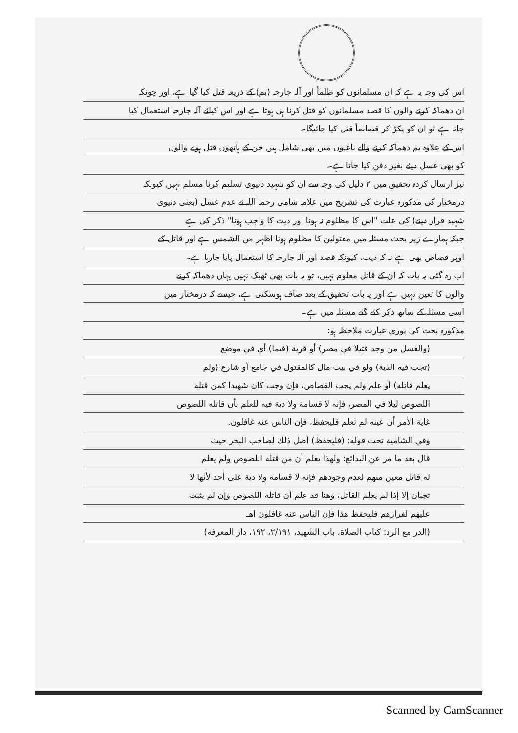اس کی وجہ یہ ہے کہ ان مسلمانوں کو ظلماً اور آلہ جارحہ (بم) کے ذریعہ قتل کیا گیا ہے، اور چونکہ
ان دھماکہ کرنے والوں کا قصد مسلمانوں کو قتل کرنا ہی ہوتا ہے اور اس کیلئے آلہ جارحہ استعمال کیا
جاتا ہے تو ان کو پکڑ کر قصاصاً قتل کیا جائیگا۔
اس کے علاوہ بم دھماکہ کرنے والے باغیوں میں بھی شامل ہیں جن کے ہاتھوں قتل ہونے والوں
کو بھی غسل دیئے بغیر دفن کیا جاتا ہے۔
نیز ارسال کردہ تحقیق میں ۲ دلیل کی وجہ سے ان کو شہید دنیوی تسلیم کرنا مسلم نہیں کیونکہ
درمختار کی مذکورہ عبارت کی تشریح میں علامہ شامی رحمہ اللہ نے عدم غسل (یعنی دنیوی
شہید قرار دینے) کی علت "اس کا مظلوم نہ ہونا اور دیت کا واجب ہونا" ذکر کی ہے
جبکہ ہمارے زیر بحث مسئلہ میں مقتولین کا مظلوم ہونا اظہر من الشمس ہے اور قاتل کے
اوپر قصاص بھی ہے نہ کہ دیت، کیونکہ قصد اور آلہ جارحہ کا استعمال پایا جارہا ہے۔
اب رہ گئی یہ بات کہ ان کے قاتل معلوم نہیں، تو یہ بات بھی ٹھیک نہیں یہاں دھماکہ کرنے
والوں کا تعین نہیں ہے اور یہ بات تحقیق کے بعد صاف ہوسکتی ہے، جیسے کہ درمختار میں
اسی مسئلہ کے ساتھ ذکر کئے گئے مسئلہ میں ہے۔
مذکورہ بحث کی پوری عبارت ملاحظہ ہو:
(والغسل من وجد قتيلا في مصر) أو قرية (فيما) أي في موضع
(تجب فيه الدية) ولو في بيت مال كالمقتول في جامع أو شارع (ولم
يعلم قاتله) أو علم ولم يجب القصاص، فإن وجب كان شهيدا كمن قتله
اللصوص ليلا في المصر، فإنه لا قسامة ولا دية فيه للعلم بأن قاتله اللصوص
غاية الأمر أن عينه لم تعلم فليحفظ، فإن الناس عنه غافلون.
وفي الشامية تحت قوله: (فليحفظ) أصل ذلك لصاحب البحر حيث
قال بعد ما مر عن البدائع: ولهذا يعلم أن من قتله اللصوص ولم يعلم
له قاتل معين منهم لعدم وجودهم فإنه لا قسامة ولا دية على أحد لأنها لا
تجبان إلا إذا لم يعلم القاتل، وهنا قد علم أن قاتله اللصوص وإن لم يثبت
عليهم لفرارهم فليحفظ هذا فإن الناس عنه غافلون اهـ
(الدر مع الرد: كتاب الصلاة، باب الشهيد، ۲/۱۹۱، ۱۹۲، دار المعرفة)
Scanned by CamScanner